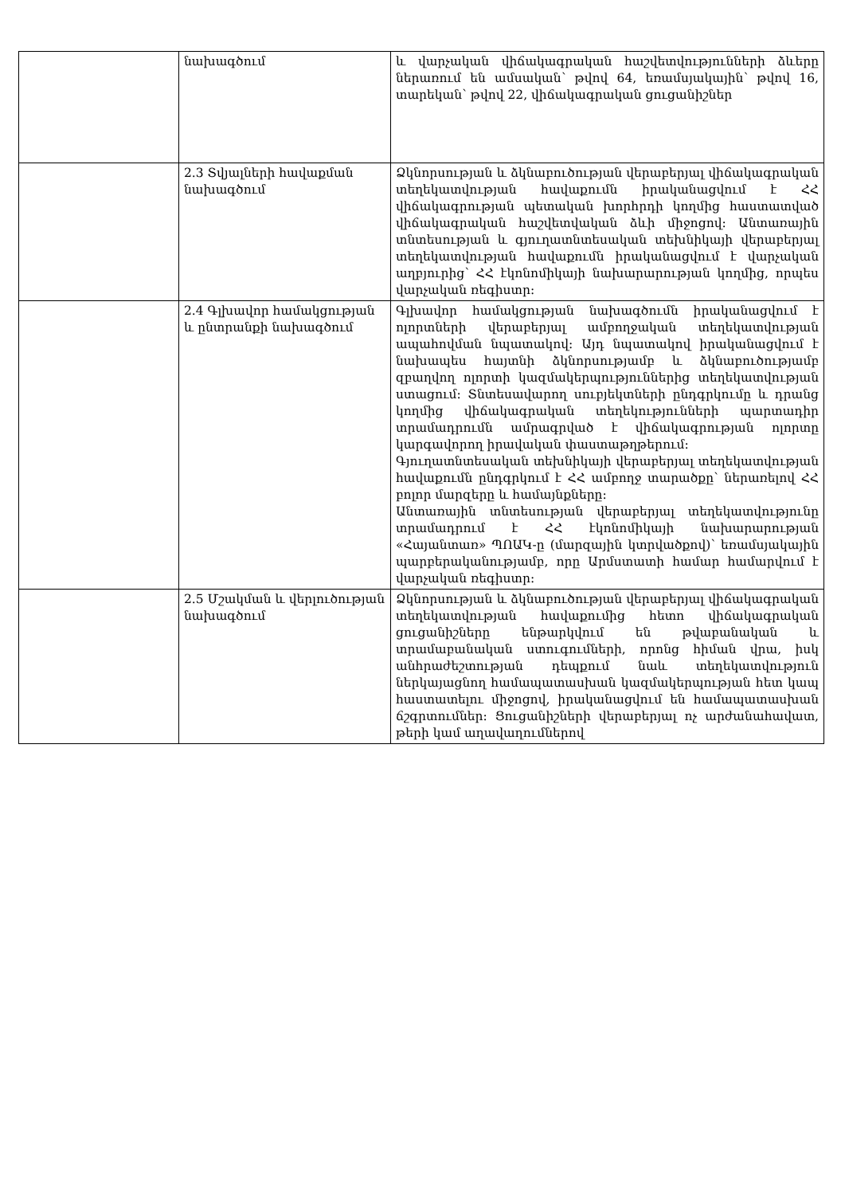| | նախագծում | և վարչական վիճակագրական հաշվետվությունների ձևերը ներառում են ամսական՝ թվով 64, եռամսյակային՝ թվով 16, տարեկան՝ թվով 22, վիճակագրական ցուցանիշներ |
| | 2.3 Տվյալների հավաքման նախագծում | Ձկնորսության և ձկնաբուծության վերաբերյալ վիճակագրական տեղեկատվության հավաքումն իրականացվում է ՀՀ վիճակագրության պետական խորհրդի կողմից հաստատված վիճակագրական հաշվետվական ձևի միջոցով: Անտառային տնտեսության և գյուղատնտեսական տեխնիկայի վերաբերյալ տեղեկատվության հավաքումն իրականացվում է վարչական աղբյուրից՝ ՀՀ էկոնոմիկայի նախարարության կողմից, որպես վարչական ռեգիստր: |
| | 2.4 Գլխավոր համակցության և ընտրանքի նախագծում | Գլխավոր համակցության նախագծումն իրականացվում է ոլորտների վերաբերյալ ամբողջական տեղեկատվության ապահովման նպատակով: Այդ նպատակով իրականացվում է նախապես հայտնի ձկնորսությամբ և ձկնաբուծությամբ զբաղվող ոլորտի կազմակերպություններից տեղեկատվության ստացում: Տնտեսավարող սուբյեկտների ընդգրկումը և դրանց կողմից վիճակագրական տեղեկությունների պարտադիր տրամադրումն ամրագրված է վիճակագրության ոլորտը կարգավորող իրավական փաստաթղթերում: Գյուղատնտեսական տեխնիկայի վերաբերյալ տեղեկատվության հավաքումն ընդգրկում է ՀՀ ամբողջ տարածքը՝ ներառելով ՀՀ բոլոր մարզերը և համայնքները: Անտառային տնտեսության վերաբերյալ տեղեկատվությունը տրամադրում է ՀՀ էկոնոմիկայի նախարարության «Հայանտառ» ՊՈԱԿ-ը (մարզային կտրվածքով)՝ եռամսյակային պարբերականությամբ, որը Արմստատի համար համարվում է վարչական ռեգիստր: |
| | 2.5 Մշակման և վերլուծության նախագծում | Ձկնորսության և ձկնաբուծության վերաբերյալ վիճակագրական տեղեկատվության հավաքումից հետո վիճակագրական ցուցանիշները ենթարկվում են թվաբանական և տրամաբանական ստուգումների, որոնց հիման վրա, իսկ անհրաժեշտության դեպքում նաև տեղեկատվություն ներկայացնող համապատասխան կազմակերպության հետ կապ հաստատելու միջոցով, իրականացվում են համապատասխան ճշգրտումներ: Ցուցանիշների վերաբերյալ ոչ արժանահավատ, թերի կամ աղավաղումներով |